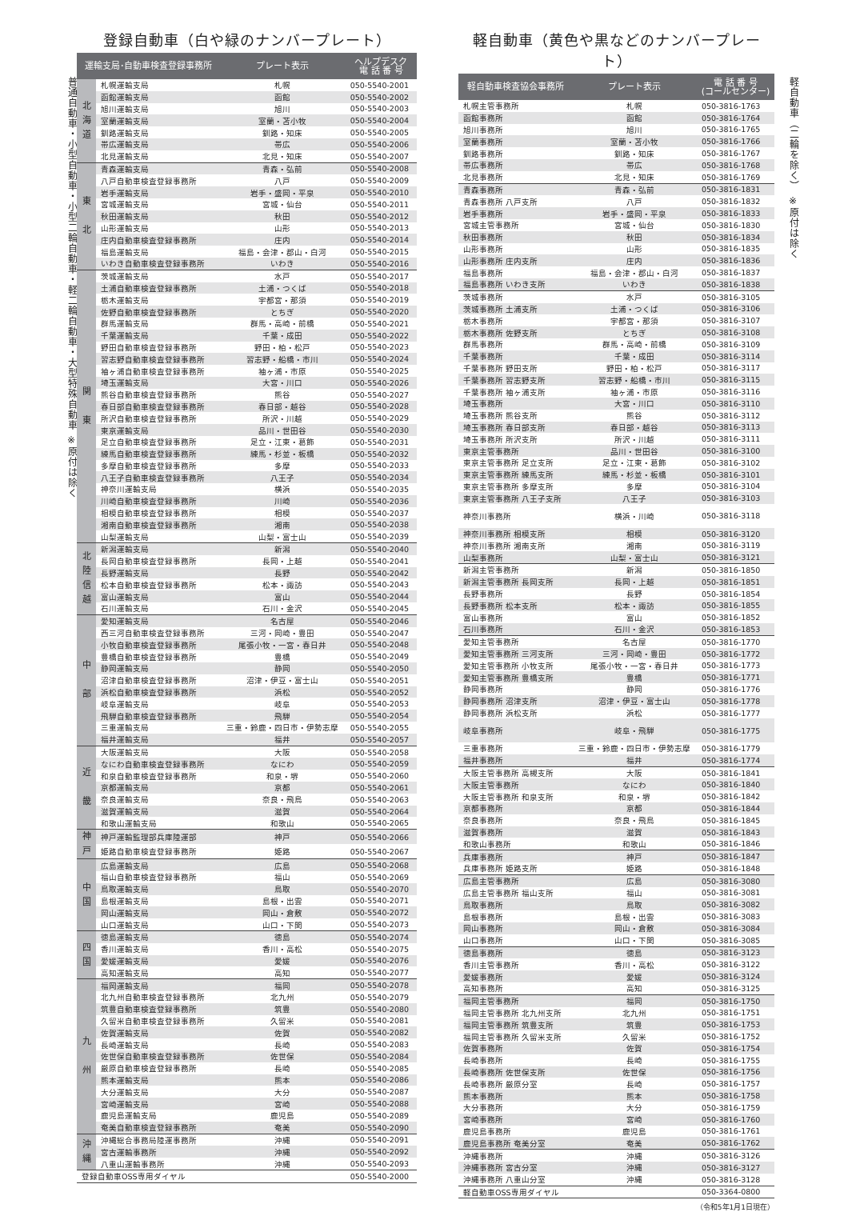普通自動車・小型自動車・小型二輪自動車・軽二輪自動車・大型特殊自動車 ※原付は除く
登録自動車（白や緑のナンバープレート）
| 運輸支局･自動車検査登録事務所 | | プレート表示 | ヘルプデスク 電 話 番 号 |
| --- | --- | --- | --- |
| 北 海 道 | 札幌運輸支局 | 札幌 | 050-5540-2001 |
| | 函館運輸支局 | 函館 | 050-5540-2002 |
| | 旭川運輸支局 | 旭川 | 050-5540-2003 |
| | 室蘭運輸支局 | 室蘭・苫小牧 | 050-5540-2004 |
| | 釧路運輸支局 | 釧路・知床 | 050-5540-2005 |
| | 帯広運輸支局 | 帯広 | 050-5540-2006 |
| | 北見運輸支局 | 北見・知床 | 050-5540-2007 |
| 東 北 | 青森運輸支局 | 青森・弘前 | 050-5540-2008 |
| | 八戸自動車検査登録事務所 | 八戸 | 050-5540-2009 |
| | 岩手運輸支局 | 岩手・盛岡・平泉 | 050-5540-2010 |
| | 宮城運輸支局 | 宮城・仙台 | 050-5540-2011 |
| | 秋田運輸支局 | 秋田 | 050-5540-2012 |
| | 山形運輸支局 | 山形 | 050-5540-2013 |
| | 庄内自動車検査登録事務所 | 庄内 | 050-5540-2014 |
| | 福島運輸支局 | 福島・会津・郡山・白河 | 050-5540-2015 |
| | いわき自動車検査登録事務所 | いわき | 050-5540-2016 |
| 関 東 | 茨城運輸支局 | 水戸 | 050-5540-2017 |
| | 土浦自動車検査登録事務所 | 土浦・つくば | 050-5540-2018 |
| | 栃木運輸支局 | 宇都宮・那須 | 050-5540-2019 |
| | 佐野自動車検査登録事務所 | とちぎ | 050-5540-2020 |
| | 群馬運輸支局 | 群馬・高崎・前橋 | 050-5540-2021 |
| | 千葉運輸支局 | 千葉・成田 | 050-5540-2022 |
| | 野田自動車検査登録事務所 | 野田・柏・松戸 | 050-5540-2023 |
| | 習志野自動車検査登録事務所 | 習志野・船橋・市川 | 050-5540-2024 |
| | 袖ヶ浦自動車検査登録事務所 | 袖ヶ浦・市原 | 050-5540-2025 |
| | 埼玉運輸支局 | 大宮・川口 | 050-5540-2026 |
| | 熊谷自動車検査登録事務所 | 熊谷 | 050-5540-2027 |
| | 春日部自動車検査登録事務所 | 春日部・越谷 | 050-5540-2028 |
| | 所沢自動車検査登録事務所 | 所沢・川越 | 050-5540-2029 |
| | 東京運輸支局 | 品川・世田谷 | 050-5540-2030 |
| | 足立自動車検査登録事務所 | 足立・江東・葛飾 | 050-5540-2031 |
| | 練馬自動車検査登録事務所 | 練馬・杉並・板橋 | 050-5540-2032 |
| | 多摩自動車検査登録事務所 | 多摩 | 050-5540-2033 |
| | 八王子自動車検査登録事務所 | 八王子 | 050-5540-2034 |
| | 神奈川運輸支局 | 横浜 | 050-5540-2035 |
| | 川崎自動車検査登録事務所 | 川崎 | 050-5540-2036 |
| | 相模自動車検査登録事務所 | 相模 | 050-5540-2037 |
| | 湘南自動車検査登録事務所 | 湘南 | 050-5540-2038 |
| | 山梨運輸支局 | 山梨・富士山 | 050-5540-2039 |
| 北 陸 信 越 | 新潟運輸支局 | 新潟 | 050-5540-2040 |
| | 長岡自動車検査登録事務所 | 長岡・上越 | 050-5540-2041 |
| | 長野運輸支局 | 長野 | 050-5540-2042 |
| | 松本自動車検査登録事務所 | 松本・諏訪 | 050-5540-2043 |
| | 富山運輸支局 | 富山 | 050-5540-2044 |
| | 石川運輸支局 | 石川・金沢 | 050-5540-2045 |
| 中 部 | 愛知運輸支局 | 名古屋 | 050-5540-2046 |
| | 西三河自動車検査登録事務所 | 三河・岡崎・豊田 | 050-5540-2047 |
| | 小牧自動車検査登録事務所 | 尾張小牧・一宮・春日井 | 050-5540-2048 |
| | 豊橋自動車検査登録事務所 | 豊橋 | 050-5540-2049 |
| | 静岡運輸支局 | 静岡 | 050-5540-2050 |
| | 沼津自動車検査登録事務所 | 沼津・伊豆・富士山 | 050-5540-2051 |
| | 浜松自動車検査登録事務所 | 浜松 | 050-5540-2052 |
| | 岐阜運輸支局 | 岐阜 | 050-5540-2053 |
| | 飛騨自動車検査登録事務所 | 飛騨 | 050-5540-2054 |
| | 三重運輸支局 | 三重・鈴鹿・四日市・伊勢志摩 | 050-5540-2055 |
| | 福井運輸支局 | 福井 | 050-5540-2057 |
| 近 畿 | 大阪運輸支局 | 大阪 | 050-5540-2058 |
| | なにわ自動車検査登録事務所 | なにわ | 050-5540-2059 |
| | 和泉自動車検査登録事務所 | 和泉・堺 | 050-5540-2060 |
| | 京都運輸支局 | 京都 | 050-5540-2061 |
| | 奈良運輸支局 | 奈良・飛鳥 | 050-5540-2063 |
| | 滋賀運輸支局 | 滋賀 | 050-5540-2064 |
| | 和歌山運輸支局 | 和歌山 | 050-5540-2065 |
| 神 戸 | 神戸運輸監理部兵庫陸運部 | 神戸 | 050-5540-2066 |
| | 姫路自動車検査登録事務所 | 姫路 | 050-5540-2067 |
| 中 国 | 広島運輸支局 | 広島 | 050-5540-2068 |
| | 福山自動車検査登録事務所 | 福山 | 050-5540-2069 |
| | 鳥取運輸支局 | 鳥取 | 050-5540-2070 |
| | 島根運輸支局 | 島根・出雲 | 050-5540-2071 |
| | 岡山運輸支局 | 岡山・倉敷 | 050-5540-2072 |
| | 山口運輸支局 | 山口・下関 | 050-5540-2073 |
| 四 国 | 徳島運輸支局 | 徳島 | 050-5540-2074 |
| | 香川運輸支局 | 香川・高松 | 050-5540-2075 |
| | 愛媛運輸支局 | 愛媛 | 050-5540-2076 |
| | 高知運輸支局 | 高知 | 050-5540-2077 |
| 九 州 | 福岡運輸支局 | 福岡 | 050-5540-2078 |
| | 北九州自動車検査登録事務所 | 北九州 | 050-5540-2079 |
| | 筑豊自動車検査登録事務所 | 筑豊 | 050-5540-2080 |
| | 久留米自動車検査登録事務所 | 久留米 | 050-5540-2081 |
| | 佐賀運輸支局 | 佐賀 | 050-5540-2082 |
| | 長崎運輸支局 | 長崎 | 050-5540-2083 |
| | 佐世保自動車検査登録事務所 | 佐世保 | 050-5540-2084 |
| | 厳原自動車検査登録事務所 | 長崎 | 050-5540-2085 |
| | 熊本運輸支局 | 熊本 | 050-5540-2086 |
| | 大分運輸支局 | 大分 | 050-5540-2087 |
| | 宮崎運輸支局 | 宮崎 | 050-5540-2088 |
| | 鹿児島運輸支局 | 鹿児島 | 050-5540-2089 |
| | 奄美自動車検査登録事務所 | 奄美 | 050-5540-2090 |
| 沖 縄 | 沖縄総合事務局陸運事務所 | 沖縄 | 050-5540-2091 |
| | 宮古運輸事務所 | 沖縄 | 050-5540-2092 |
| | 八重山運輸事務所 | 沖縄 | 050-5540-2093 |
| 登録自動車OSS専用ダイヤル | | | 050-5540-2000 |
軽自動車（黄色や黒などのナンバープレート）
| 軽自動車検査協会事務所 | プレート表示 | 電 話 番 号 (コールセンター) |
| --- | --- | --- |
| 札幌主管事務所 | 札幌 | 050-3816-1763 |
| 函館事務所 | 函館 | 050-3816-1764 |
| 旭川事務所 | 旭川 | 050-3816-1765 |
| 室蘭事務所 | 室蘭・苫小牧 | 050-3816-1766 |
| 釧路事務所 | 釧路・知床 | 050-3816-1767 |
| 帯広事務所 | 帯広 | 050-3816-1768 |
| 北見事務所 | 北見・知床 | 050-3816-1769 |
| 青森事務所 | 青森・弘前 | 050-3816-1831 |
| 青森事務所 八戸支所 | 八戸 | 050-3816-1832 |
| 岩手事務所 | 岩手・盛岡・平泉 | 050-3816-1833 |
| 宮城主管事務所 | 宮城・仙台 | 050-3816-1830 |
| 秋田事務所 | 秋田 | 050-3816-1834 |
| 山形事務所 | 山形 | 050-3816-1835 |
| 山形事務所 庄内支所 | 庄内 | 050-3816-1836 |
| 福島事務所 | 福島・会津・郡山・白河 | 050-3816-1837 |
| 福島事務所 いわき支所 | いわき | 050-3816-1838 |
| 茨城事務所 | 水戸 | 050-3816-3105 |
| 茨城事務所 土浦支所 | 土浦・つくば | 050-3816-3106 |
| 栃木事務所 | 宇都宮・那須 | 050-3816-3107 |
| 栃木事務所 佐野支所 | とちぎ | 050-3816-3108 |
| 群馬事務所 | 群馬・高崎・前橋 | 050-3816-3109 |
| 千葉事務所 | 千葉・成田 | 050-3816-3114 |
| 千葉事務所 野田支所 | 野田・柏・松戸 | 050-3816-3117 |
| 千葉事務所 習志野支所 | 習志野・船橋・市川 | 050-3816-3115 |
| 千葉事務所 袖ヶ浦支所 | 袖ヶ浦・市原 | 050-3816-3116 |
| 埼玉事務所 | 大宮・川口 | 050-3816-3110 |
| 埼玉事務所 熊谷支所 | 熊谷 | 050-3816-3112 |
| 埼玉事務所 春日部支所 | 春日部・越谷 | 050-3816-3113 |
| 埼玉事務所 所沢支所 | 所沢・川越 | 050-3816-3111 |
| 東京主管事務所 | 品川・世田谷 | 050-3816-3100 |
| 東京主管事務所 足立支所 | 足立・江東・葛飾 | 050-3816-3102 |
| 東京主管事務所 練馬支所 | 練馬・杉並・板橋 | 050-3816-3101 |
| 東京主管事務所 多摩支所 | 多摩 | 050-3816-3104 |
| 東京主管事務所 八王子支所 | 八王子 | 050-3816-3103 |
| 神奈川事務所 | 横浜・川崎 | 050-3816-3118 |
| 神奈川事務所 相模支所 | 相模 | 050-3816-3120 |
| 神奈川事務所 湘南支所 | 湘南 | 050-3816-3119 |
| 山梨事務所 | 山梨・富士山 | 050-3816-3121 |
| 新潟主管事務所 | 新潟 | 050-3816-1850 |
| 新潟主管事務所 長岡支所 | 長岡・上越 | 050-3816-1851 |
| 長野事務所 | 長野 | 050-3816-1854 |
| 長野事務所 松本支所 | 松本・諏訪 | 050-3816-1855 |
| 富山事務所 | 富山 | 050-3816-1852 |
| 石川事務所 | 石川・金沢 | 050-3816-1853 |
| 愛知主管事務所 | 名古屋 | 050-3816-1770 |
| 愛知主管事務所 三河支所 | 三河・岡崎・豊田 | 050-3816-1772 |
| 愛知主管事務所 小牧支所 | 尾張小牧・一宮・春日井 | 050-3816-1773 |
| 愛知主管事務所 豊橋支所 | 豊橋 | 050-3816-1771 |
| 静岡事務所 | 静岡 | 050-3816-1776 |
| 静岡事務所 沼津支所 | 沼津・伊豆・富士山 | 050-3816-1778 |
| 静岡事務所 浜松支所 | 浜松 | 050-3816-1777 |
| 岐阜事務所 | 岐阜・飛騨 | 050-3816-1775 |
| 三重事務所 | 三重・鈴鹿・四日市・伊勢志摩 | 050-3816-1779 |
| 福井事務所 | 福井 | 050-3816-1774 |
| 大阪主管事務所 高槻支所 | 大阪 | 050-3816-1841 |
| 大阪主管事務所 | なにわ | 050-3816-1840 |
| 大阪主管事務所 和泉支所 | 和泉・堺 | 050-3816-1842 |
| 京都事務所 | 京都 | 050-3816-1844 |
| 奈良事務所 | 奈良・飛鳥 | 050-3816-1845 |
| 滋賀事務所 | 滋賀 | 050-3816-1843 |
| 和歌山事務所 | 和歌山 | 050-3816-1846 |
| 兵庫事務所 | 神戸 | 050-3816-1847 |
| 兵庫事務所 姫路支所 | 姫路 | 050-3816-1848 |
| 広島主管事務所 | 広島 | 050-3816-3080 |
| 広島主管事務所 福山支所 | 福山 | 050-3816-3081 |
| 鳥取事務所 | 鳥取 | 050-3816-3082 |
| 島根事務所 | 島根・出雲 | 050-3816-3083 |
| 岡山事務所 | 岡山・倉敷 | 050-3816-3084 |
| 山口事務所 | 山口・下関 | 050-3816-3085 |
| 徳島事務所 | 徳島 | 050-3816-3123 |
| 香川主管事務所 | 香川・高松 | 050-3816-3122 |
| 愛媛事務所 | 愛媛 | 050-3816-3124 |
| 高知事務所 | 高知 | 050-3816-3125 |
| 福岡主管事務所 | 福岡 | 050-3816-1750 |
| 福岡主管事務所 北九州支所 | 北九州 | 050-3816-1751 |
| 福岡主管事務所 筑豊支所 | 筑豊 | 050-3816-1753 |
| 福岡主管事務所 久留米支所 | 久留米 | 050-3816-1752 |
| 佐賀事務所 | 佐賀 | 050-3816-1754 |
| 長崎事務所 | 長崎 | 050-3816-1755 |
| 長崎事務所 佐世保支所 | 佐世保 | 050-3816-1756 |
| 長崎事務所 厳原分室 | 長崎 | 050-3816-1757 |
| 熊本事務所 | 熊本 | 050-3816-1758 |
| 大分事務所 | 大分 | 050-3816-1759 |
| 宮崎事務所 | 宮崎 | 050-3816-1760 |
| 鹿児島事務所 | 鹿児島 | 050-3816-1761 |
| 鹿児島事務所 奄美分室 | 奄美 | 050-3816-1762 |
| 沖縄事務所 | 沖縄 | 050-3816-3126 |
| 沖縄事務所 宮古分室 | 沖縄 | 050-3816-3127 |
| 沖縄事務所 八重山分室 | 沖縄 | 050-3816-3128 |
| 軽自動車OSS専用ダイヤル | | 050-3364-0800 |
（令和5年1月1日現在）
軽自動車（二輪を除く） ※原付は除く